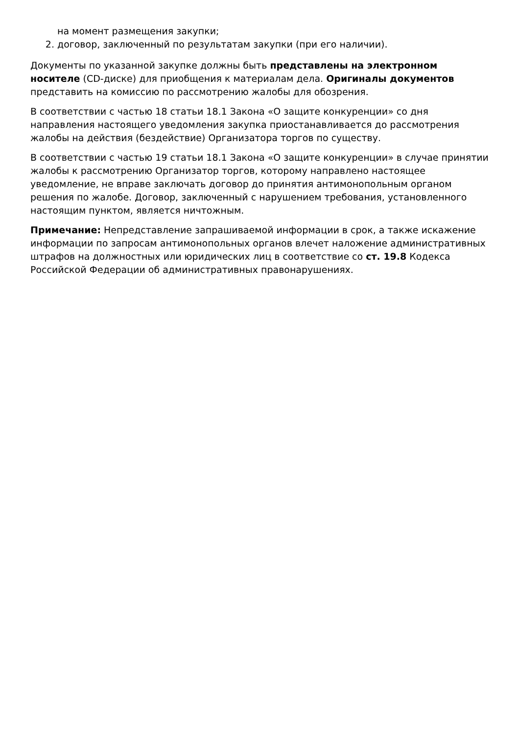на момент размещения закупки;
2. договор, заключенный по результатам закупки (при его наличии).
Документы по указанной закупке должны быть представлены на электронном носителе (CD-диске) для приобщения к материалам дела. Оригиналы документов представить на комиссию по рассмотрению жалобы для обозрения.
В соответствии с частью 18 статьи 18.1 Закона «О защите конкуренции» со дня направления настоящего уведомления закупка приостанавливается до рассмотрения жалобы на действия (бездействие) Организатора торгов по существу.
В соответствии с частью 19 статьи 18.1 Закона «О защите конкуренции» в случае принятии жалобы к рассмотрению Организатор торгов, которому направлено настоящее уведомление, не вправе заключать договор до принятия антимонопольным органом решения по жалобе. Договор, заключенный с нарушением требования, установленного настоящим пунктом, является ничтожным.
Примечание: Непредставление запрашиваемой информации в срок, а также искажение информации по запросам антимонопольных органов влечет наложение административных штрафов на должностных или юридических лиц в соответствие со ст. 19.8 Кодекса Российской Федерации об административных правонарушениях.